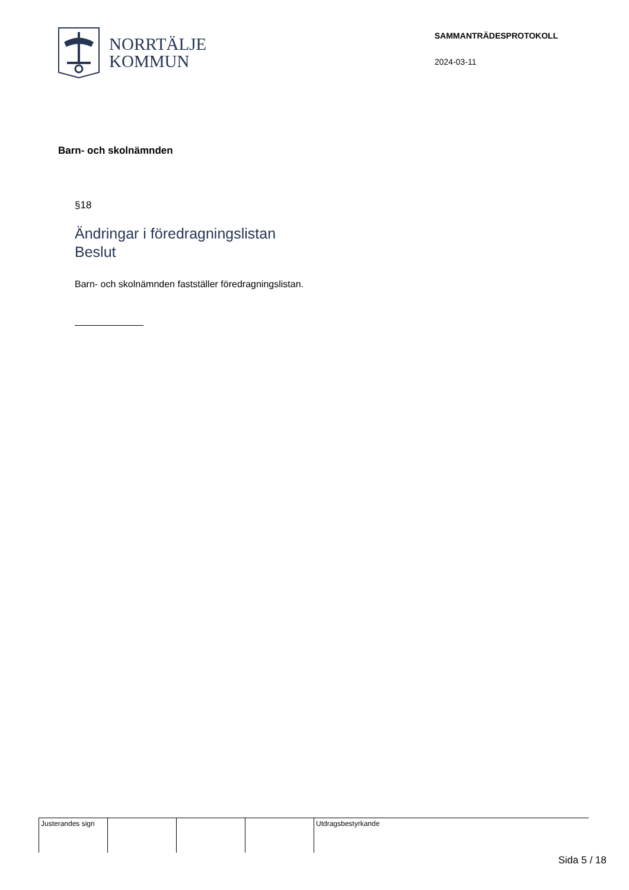NORRTÄLJE
KOMMUN
SAMMANTRÄDESPROTOKOLL
2024-03-11
Barn- och skolnämnden
§18
Ändringar i föredragningslistan
Beslut
Barn- och skolnämnden fastställer föredragningslistan.
Justerandes sign Utdragsbestyrkande
Sida 5 / 18